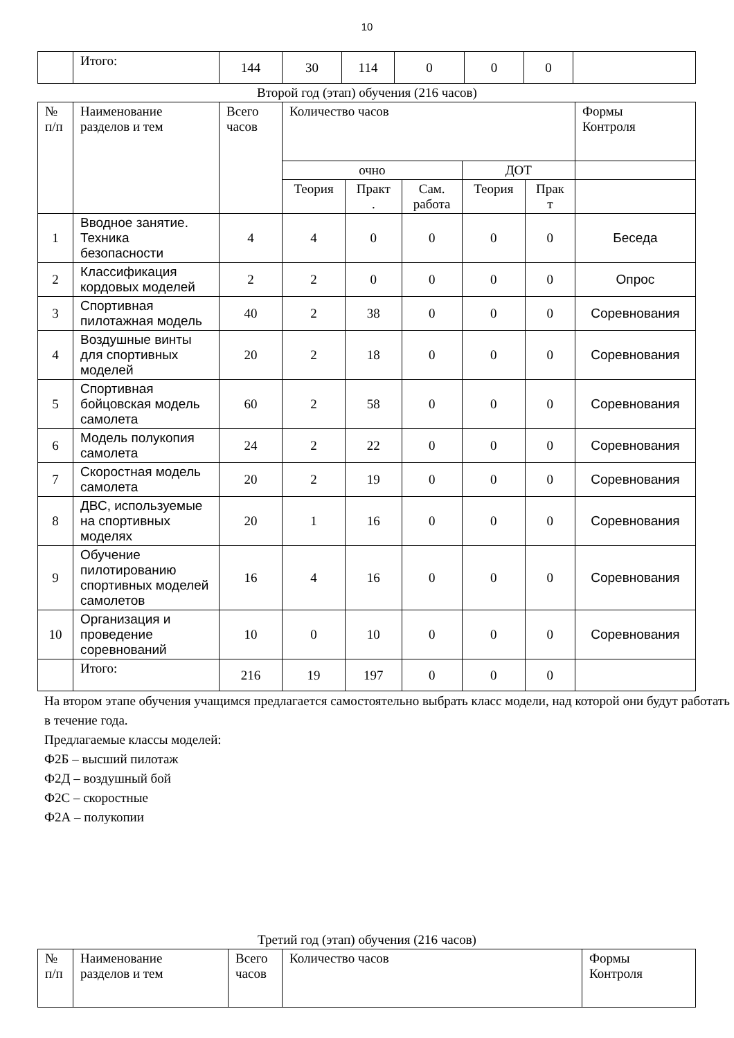10
| | Итого: | 144 | 30 | 114 | 0 | 0 | 0 | |
Второй год (этап) обучения (216 часов)
| № п/п | Наименование разделов и тем | Всего часов | Количество часов | | | | | Формы Контроля |
| --- | --- | --- | --- | --- | --- | --- | --- | --- |
| | | | очно | | | ДОТ | | |
| | | | Теория | Практ . | Сам. работа | Теория | Прак т | |
| 1 | Вводное занятие. Техника безопасности | 4 | 4 | 0 | 0 | 0 | 0 | Беседа |
| 2 | Классификация кордовых моделей | 2 | 2 | 0 | 0 | 0 | 0 | Опрос |
| 3 | Спортивная пилотажная модель | 40 | 2 | 38 | 0 | 0 | 0 | Соревнования |
| 4 | Воздушные винты для спортивных моделей | 20 | 2 | 18 | 0 | 0 | 0 | Соревнования |
| 5 | Спортивная бойцовская модель самолета | 60 | 2 | 58 | 0 | 0 | 0 | Соревнования |
| 6 | Модель полукопия самолета | 24 | 2 | 22 | 0 | 0 | 0 | Соревнования |
| 7 | Скоростная модель самолета | 20 | 2 | 19 | 0 | 0 | 0 | Соревнования |
| 8 | ДВС, используемые на спортивных моделях | 20 | 1 | 16 | 0 | 0 | 0 | Соревнования |
| 9 | Обучение пилотированию спортивных моделей самолетов | 16 | 4 | 16 | 0 | 0 | 0 | Соревнования |
| 10 | Организация и проведение соревнований | 10 | 0 | 10 | 0 | 0 | 0 | Соревнования |
| | Итого: | 216 | 19 | 197 | 0 | 0 | 0 | |
На втором этапе обучения учащимся предлагается самостоятельно выбрать класс модели, над которой они будут работать в течение года.
Предлагаемые классы моделей:
Ф2Б – высший пилотаж
Ф2Д – воздушный бой
Ф2С – скоростные
Ф2А – полукопии
Третий год (этап) обучения (216 часов)
| № п/п | Наименование разделов и тем | Всего часов | Количество часов | Формы Контроля |
| --- | --- | --- | --- | --- |